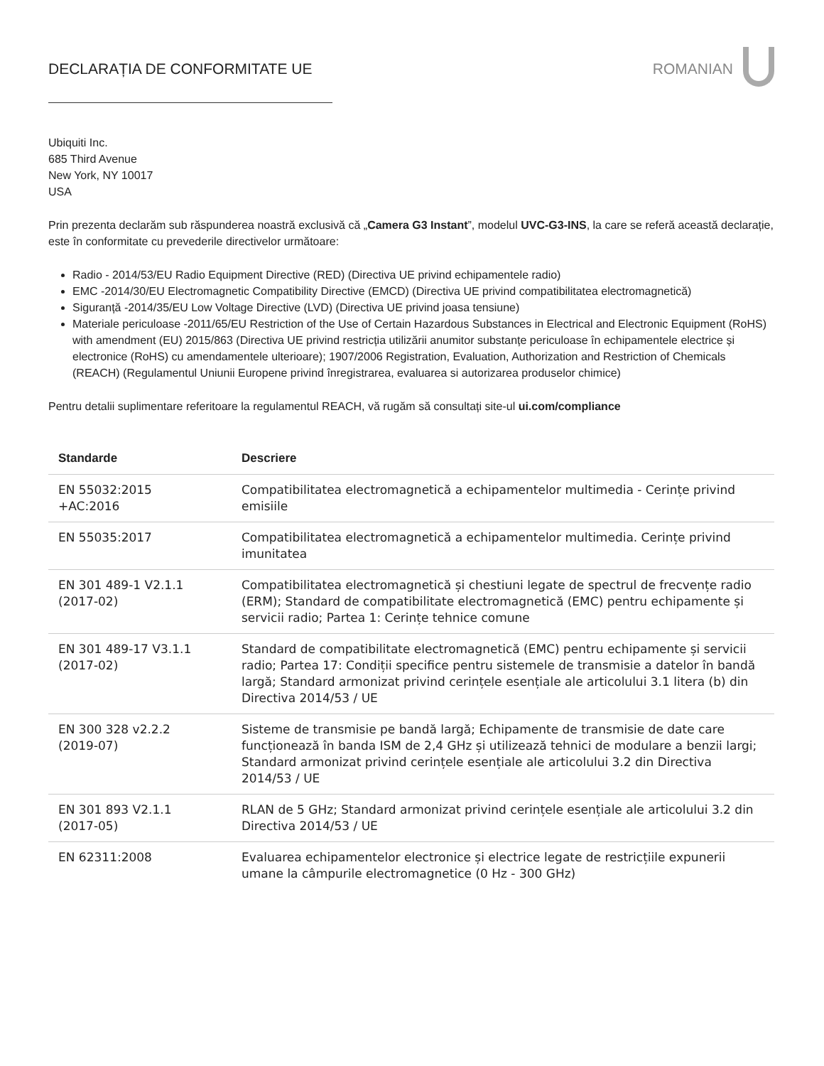DECLARAȚIA DE CONFORMITATE UE ROMANIAN
Ubiquiti Inc.
685 Third Avenue
New York, NY 10017
USA
Prin prezenta declarăm sub răspunderea noastră exclusivă că „Camera G3 Instant”, modelul UVC-G3-INS, la care se referă această declarație, este în conformitate cu prevederile directivelor următoare:
Radio - 2014/53/EU Radio Equipment Directive (RED) (Directiva UE privind echipamentele radio)
EMC -2014/30/EU Electromagnetic Compatibility Directive (EMCD) (Directiva UE privind compatibilitatea electromagnetică)
Siguranță -2014/35/EU Low Voltage Directive (LVD) (Directiva UE privind joasa tensiune)
Materiale periculoase -2011/65/EU Restriction of the Use of Certain Hazardous Substances in Electrical and Electronic Equipment (RoHS) with amendment (EU) 2015/863 (Directiva UE privind restricția utilizării anumitor substanțe periculoase în echipamentele electrice și electronice (RoHS) cu amendamentele ulterioare); 1907/2006 Registration, Evaluation, Authorization and Restriction of Chemicals (REACH) (Regulamentul Uniunii Europene privind înregistrarea, evaluarea si autorizarea produselor chimice)
Pentru detalii suplimentare referitoare la regulamentul REACH, vă rugăm să consultați site-ul ui.com/compliance
| Standarde | Descriere |
| --- | --- |
| EN 55032:2015 +AC:2016 | Compatibilitatea electromagnetică a echipamentelor multimedia - Cerințe privind emisiile |
| EN 55035:2017 | Compatibilitatea electromagnetică a echipamentelor multimedia. Cerințe privind imunitatea |
| EN 301 489-1 V2.1.1 (2017-02) | Compatibilitatea electromagnetică și chestiuni legate de spectrul de frecvențe radio (ERM); Standard de compatibilitate electromagnetică (EMC) pentru echipamente și servicii radio; Partea 1: Cerințe tehnice comune |
| EN 301 489-17 V3.1.1 (2017-02) | Standard de compatibilitate electromagnetică (EMC) pentru echipamente și servicii radio; Partea 17: Condiții specifice pentru sistemele de transmisie a datelor în bandă largă; Standard armonizat privind cerințele esențiale ale articolului 3.1 litera (b) din Directiva 2014/53 / UE |
| EN 300 328 v2.2.2 (2019-07) | Sisteme de transmisie pe bandă largă; Echipamente de transmisie de date care funcționează în banda ISM de 2,4 GHz și utilizează tehnici de modulare a benzii largi; Standard armonizat privind cerințele esențiale ale articolului 3.2 din Directiva 2014/53 / UE |
| EN 301 893 V2.1.1 (2017-05) | RLAN de 5 GHz; Standard armonizat privind cerințele esențiale ale articolului 3.2 din Directiva 2014/53 / UE |
| EN 62311:2008 | Evaluarea echipamentelor electronice și electrice legate de restricțiile expunerii umane la câmpurile electromagnetice (0 Hz - 300 GHz) |